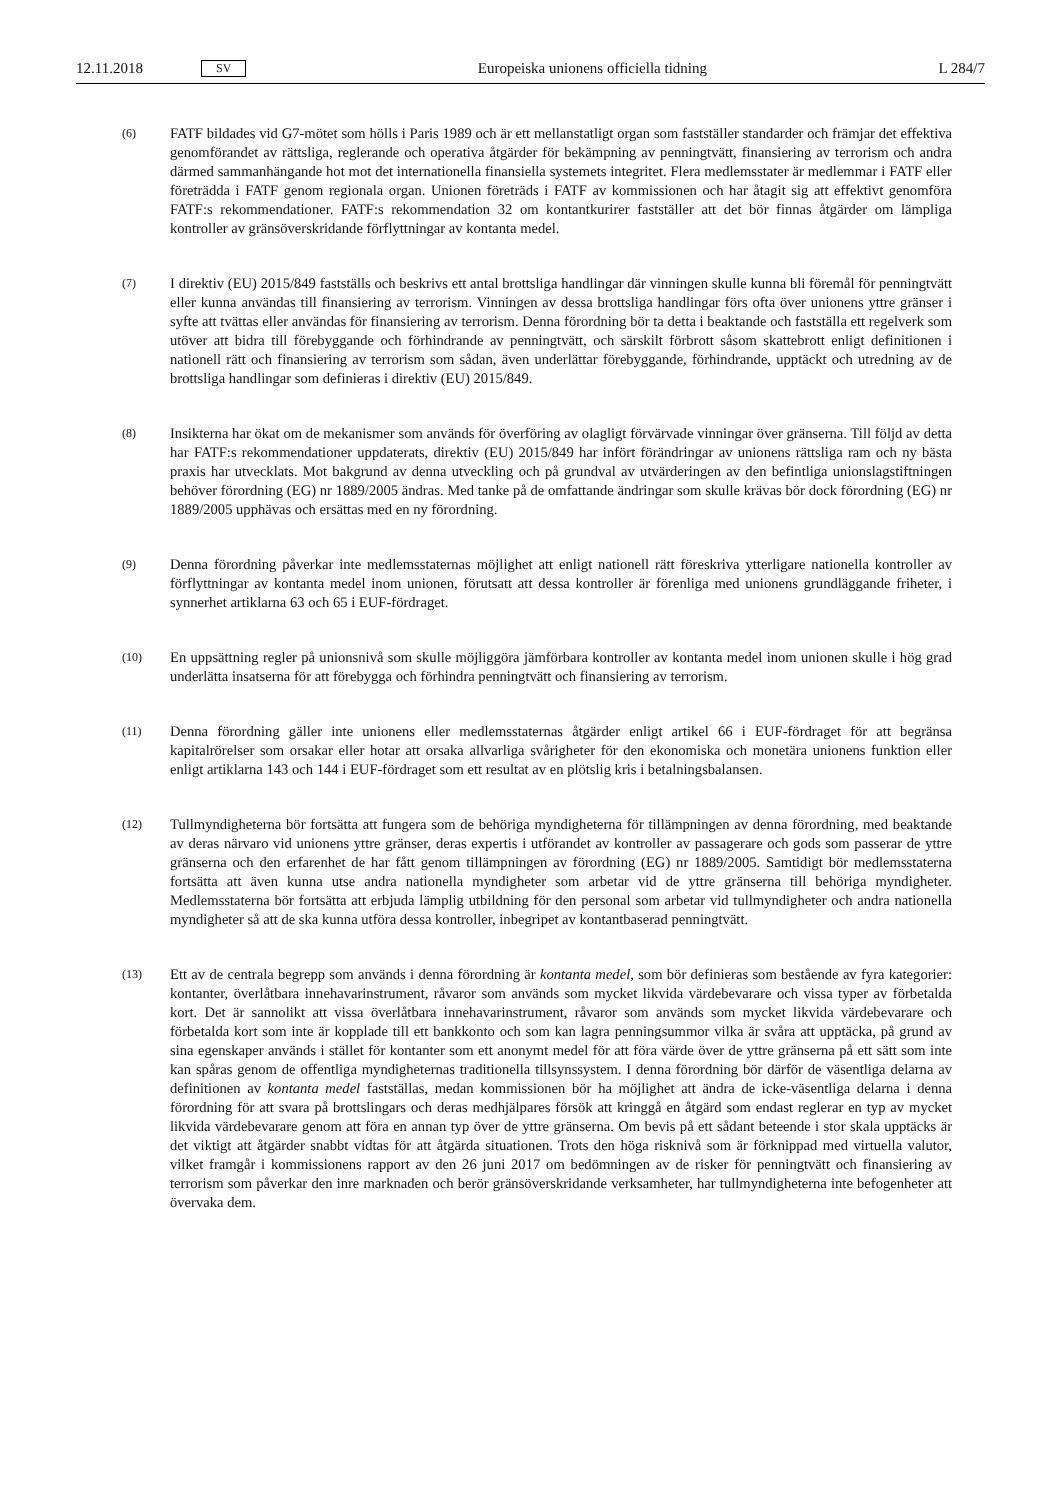12.11.2018 SV Europeiska unionens officiella tidning L 284/7
(6)
FATF bildades vid G7-mötet som hölls i Paris 1989 och är ett mellanstatligt organ som fastställer standarder och främjar det effektiva genomförandet av rättsliga, reglerande och operativa åtgärder för bekämpning av penningtvätt, finansiering av terrorism och andra därmed sammanhängande hot mot det internationella finansiella systemets integritet. Flera medlemsstater är medlemmar i FATF eller företrädda i FATF genom regionala organ. Unionen företräds i FATF av kommissionen och har åtagit sig att effektivt genomföra FATF:s rekommendationer. FATF:s rekommendation 32 om kontantkurirer fastställer att det bör finnas åtgärder om lämpliga kontroller av gränsöverskridande förflyttningar av kontanta medel.
(7)
I direktiv (EU) 2015/849 fastställs och beskrivs ett antal brottsliga handlingar där vinningen skulle kunna bli föremål för penningtvätt eller kunna användas till finansiering av terrorism. Vinningen av dessa brottsliga handlingar förs ofta över unionens yttre gränser i syfte att tvättas eller användas för finansiering av terrorism. Denna förordning bör ta detta i beaktande och fastställa ett regelverk som utöver att bidra till förebyggande och förhindrande av penningtvätt, och särskilt förbrott såsom skattebrott enligt definitionen i nationell rätt och finansiering av terrorism som sådan, även underlättar förebyggande, förhindrande, upptäckt och utredning av de brottsliga handlingar som definieras i direktiv (EU) 2015/849.
(8)
Insikterna har ökat om de mekanismer som används för överföring av olagligt förvärvade vinningar över gränserna. Till följd av detta har FATF:s rekommendationer uppdaterats, direktiv (EU) 2015/849 har infört förändringar av unionens rättsliga ram och ny bästa praxis har utvecklats. Mot bakgrund av denna utveckling och på grundval av utvärderingen av den befintliga unionslagstiftningen behöver förordning (EG) nr 1889/2005 ändras. Med tanke på de omfattande ändringar som skulle krävas bör dock förordning (EG) nr 1889/2005 upphävas och ersättas med en ny förordning.
(9)
Denna förordning påverkar inte medlemsstaternas möjlighet att enligt nationell rätt föreskriva ytterligare nationella kontroller av förflyttningar av kontanta medel inom unionen, förutsatt att dessa kontroller är förenliga med unionens grundläggande friheter, i synnerhet artiklarna 63 och 65 i EUF-fördraget.
(10)
En uppsättning regler på unionsnivå som skulle möjliggöra jämförbara kontroller av kontanta medel inom unionen skulle i hög grad underlätta insatserna för att förebygga och förhindra penningtvätt och finansiering av terrorism.
(11)
Denna förordning gäller inte unionens eller medlemsstaternas åtgärder enligt artikel 66 i EUF-fördraget för att begränsa kapitalrörelser som orsakar eller hotar att orsaka allvarliga svårigheter för den ekonomiska och monetära unionens funktion eller enligt artiklarna 143 och 144 i EUF-fördraget som ett resultat av en plötslig kris i betalningsbalansen.
(12)
Tullmyndigheterna bör fortsätta att fungera som de behöriga myndigheterna för tillämpningen av denna förordning, med beaktande av deras närvaro vid unionens yttre gränser, deras expertis i utförandet av kontroller av passagerare och gods som passerar de yttre gränserna och den erfarenhet de har fått genom tillämpningen av förordning (EG) nr 1889/2005. Samtidigt bör medlemsstaterna fortsätta att även kunna utse andra nationella myndigheter som arbetar vid de yttre gränserna till behöriga myndigheter. Medlemsstaterna bör fortsätta att erbjuda lämplig utbildning för den personal som arbetar vid tullmyndigheter och andra nationella myndigheter så att de ska kunna utföra dessa kontroller, inbegripet av kontantbaserad penningtvätt.
(13)
Ett av de centrala begrepp som används i denna förordning är kontanta medel, som bör definieras som bestående av fyra kategorier: kontanter, överlåtbara innehavarinstrument, råvaror som används som mycket likvida värdebevarare och vissa typer av förbetalda kort. Det är sannolikt att vissa överlåtbara innehavarinstrument, råvaror som används som mycket likvida värdebevarare och förbetalda kort som inte är kopplade till ett bankkonto och som kan lagra penningsummor vilka är svåra att upptäcka, på grund av sina egenskaper används i stället för kontanter som ett anonymt medel för att föra värde över de yttre gränserna på ett sätt som inte kan spåras genom de offentliga myndigheternas traditionella tillsynssystem. I denna förordning bör därför de väsentliga delarna av definitionen av kontanta medel fastställas, medan kommissionen bör ha möjlighet att ändra de icke-väsentliga delarna i denna förordning för att svara på brottslingars och deras medhjälpares försök att kringgå en åtgärd som endast reglerar en typ av mycket likvida värdebevarare genom att föra en annan typ över de yttre gränserna. Om bevis på ett sådant beteende i stor skala upptäcks är det viktigt att åtgärder snabbt vidtas för att åtgärda situationen. Trots den höga risknivå som är förknippad med virtuella valutor, vilket framgår i kommissionens rapport av den 26 juni 2017 om bedömningen av de risker för penningtvätt och finansiering av terrorism som påverkar den inre marknaden och berör gränsöverskridande verksamheter, har tullmyndigheterna inte befogenheter att övervaka dem.